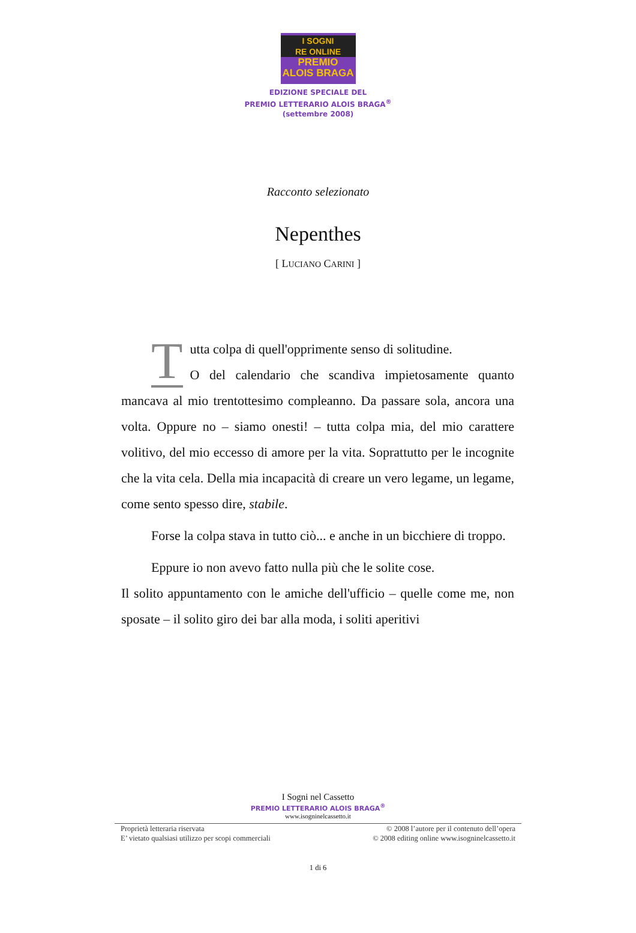I SOGNI
RE ONLINE
PREMIO
ALOIS BRAGA
EDIZIONE SPECIALE DEL
PREMIO LETTERARIO ALOIS BRAGA<sup>®</sup>
(settembre 2008)
Racconto selezionato
Nepenthes
[ LUCIANO CARINI ]
Tutta colpa di quell'opprimente senso di solitudine.
O del calendario che scandiva impietosamente quanto mancava al mio trentottesimo compleanno. Da passare sola, ancora una volta. Oppure no – siamo onesti! – tutta colpa mia, del mio carattere volitivo, del mio eccesso di amore per la vita. Soprattutto per le incognite che la vita cela. Della mia incapacità di creare un vero legame, un legame, come sento spesso dire, stabile.
Forse la colpa stava in tutto ciò... e anche in un bicchiere di troppo.
Eppure io non avevo fatto nulla più che le solite cose.
Il solito appuntamento con le amiche dell'ufficio – quelle come me, non sposate – il solito giro dei bar alla moda, i soliti aperitivi
I Sogni nel Cassetto
PREMIO LETTERARIO ALOIS BRAGA<sup>®</sup>
www.isogninelcassetto.it
Proprietà letteraria riservata
E’ vietato qualsiasi utilizzo per scopi commerciali
© 2008 l’autore per il contenuto dell’opera
© 2008 editing online www.isogninelcassetto.it
1 di 6